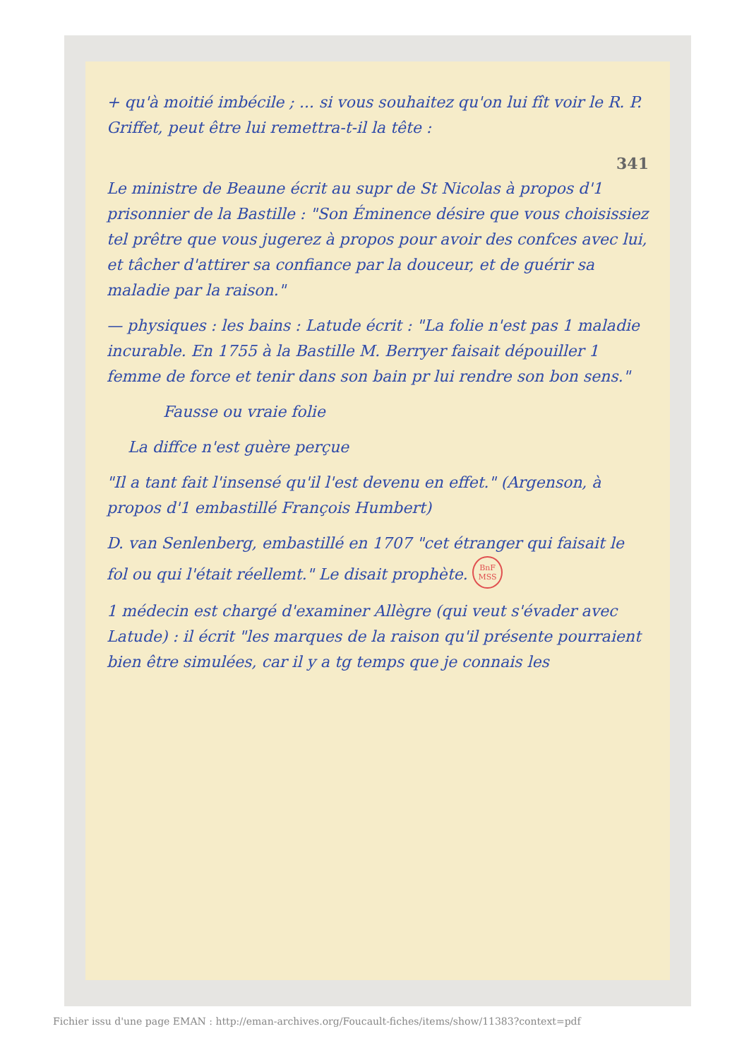+ qu'à moitié imbécile ; ... si vous souhaitez qu'on lui fît voir le R. P. Griffet, peut être lui remettra-t-il la tête :
341
Le ministre de Beaune écrit au supr de St Nicolas à propos d'1 prisonnier de la Bastille : "Son Éminence désire que vous choisissiez tel prêtre que vous jugerez à propos pour avoir des confces avec lui, et tâcher d'attirer sa confiance par la douceur, et de guérir sa maladie par la raison."
— physiques : les bains : Latude écrit : "La folie n'est pas 1 maladie incurable. En 1755 à la Bastille M. Berryer faisait dépouiller 1 femme de force et tenir dans son bain pr lui rendre son bon sens."
Fausse ou vraie folie
La diffce n'est guère perçue
"Il a tant fait l'insensé qu'il l'est devenu en effet." (Argenson, à propos d'1 embastillé François Humbert)
D. van Senlenberg, embastillé en 1707 "cet étranger qui faisait le fol ou qui l'était réellemt." Le disait prophète. BnF
MSS
1 médecin est chargé d'examiner Allègre (qui veut s'évader avec Latude) : il écrit "les marques de la raison qu'il présente pourraient bien être simulées, car il y a tg temps que je connais les
Fichier issu d'une page EMAN : http://eman-archives.org/Foucault-fiches/items/show/11383?context=pdf